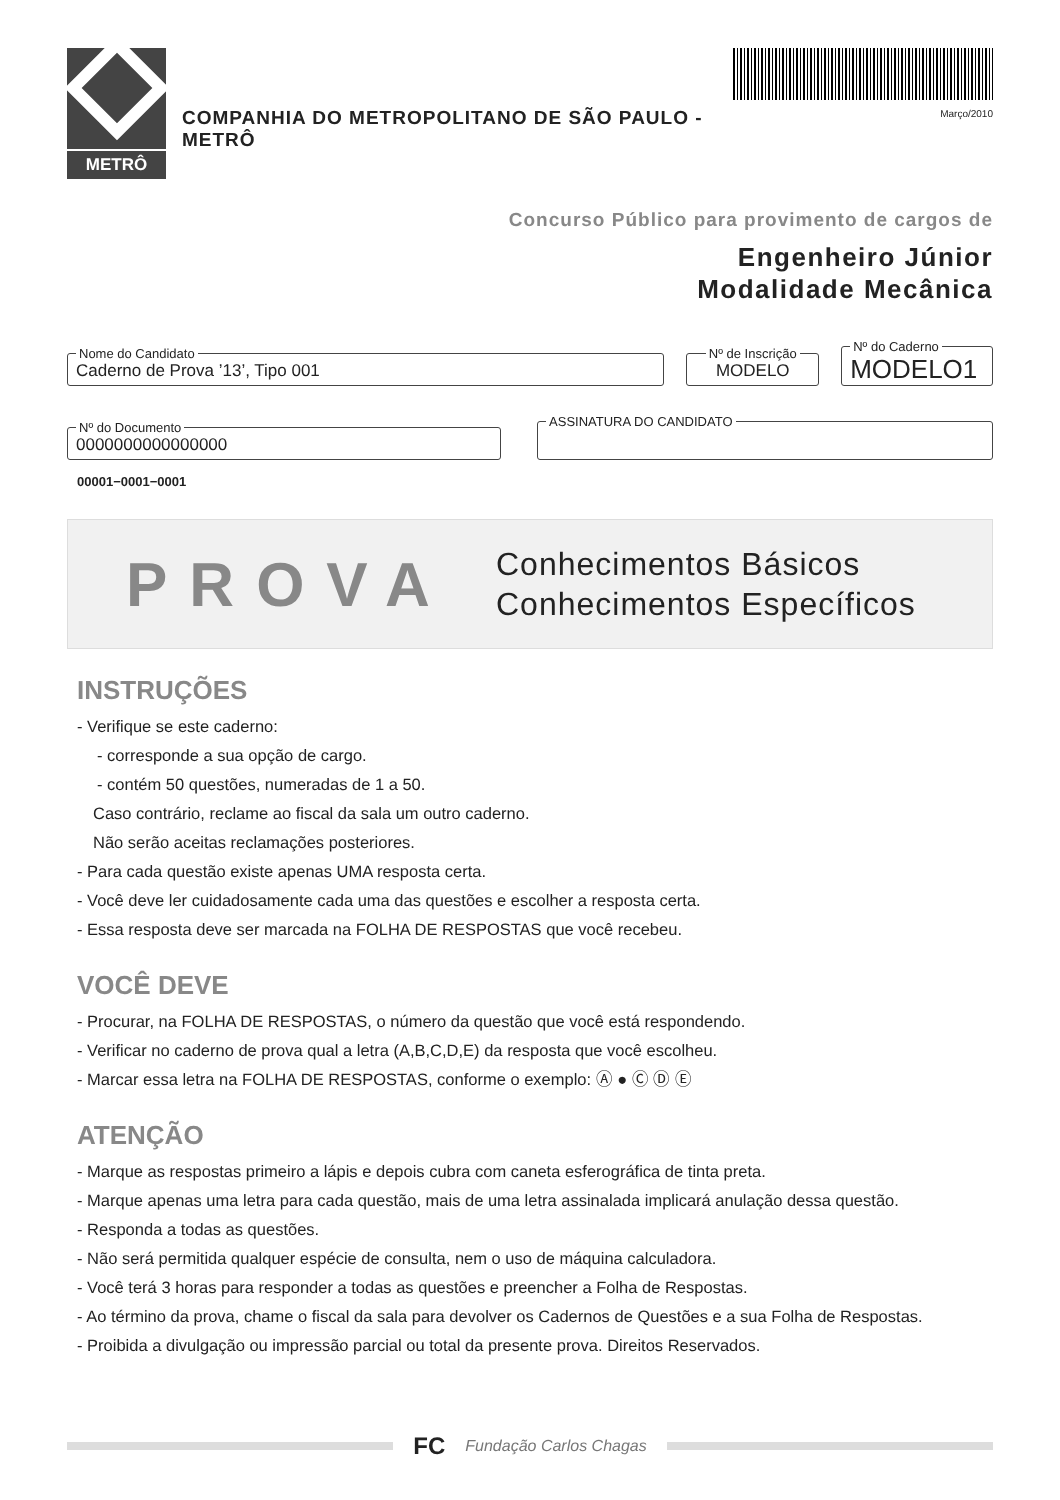METRÔ
COMPANHIA DO METROPOLITANO DE SÃO PAULO - METRÔ
Março/2010
Concurso Público para provimento de cargos de
Engenheiro Júnior
Modalidade Mecânica
Nome do Candidato Caderno de Prova ’13’, Tipo 001 Nº de Inscrição MODELO Nº do Caderno MODELO1
Nº do Documento 0000000000000000 ASSINATURA DO CANDIDATO
00001−0001−0001
PROVA
Conhecimentos Básicos
Conhecimentos Específicos
INSTRUÇÕES
- Verifique se este caderno:
- corresponde a sua opção de cargo.
- contém 50 questões, numeradas de 1 a 50.
Caso contrário, reclame ao fiscal da sala um outro caderno.
Não serão aceitas reclamações posteriores.
- Para cada questão existe apenas UMA resposta certa.
- Você deve ler cuidadosamente cada uma das questões e escolher a resposta certa.
- Essa resposta deve ser marcada na FOLHA DE RESPOSTAS que você recebeu.
VOCÊ DEVE
- Procurar, na FOLHA DE RESPOSTAS, o número da questão que você está respondendo.
- Verificar no caderno de prova qual a letra (A,B,C,D,E) da resposta que você escolheu.
- Marcar essa letra na FOLHA DE RESPOSTAS, conforme o exemplo: Ⓐ ● Ⓒ Ⓓ Ⓔ
ATENÇÃO
- Marque as respostas primeiro a lápis e depois cubra com caneta esferográfica de tinta preta.
- Marque apenas uma letra para cada questão, mais de uma letra assinalada implicará anulação dessa questão.
- Responda a todas as questões.
- Não será permitida qualquer espécie de consulta, nem o uso de máquina calculadora.
- Você terá 3 horas para responder a todas as questões e preencher a Folha de Respostas.
- Ao término da prova, chame o fiscal da sala para devolver os Cadernos de Questões e a sua Folha de Respostas.
- Proibida a divulgação ou impressão parcial ou total da presente prova. Direitos Reservados.
FC Fundação Carlos Chagas